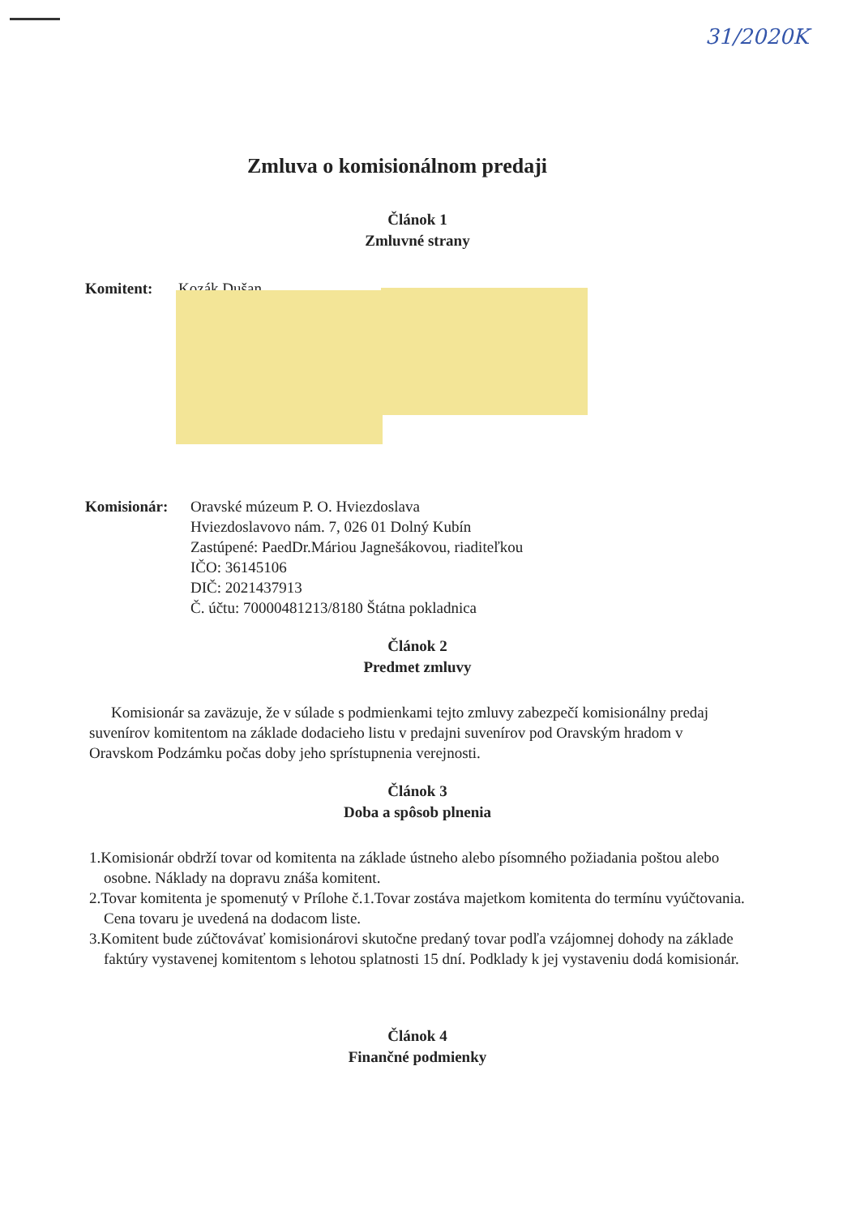31/2020K
Zmluva o komisionálnom predaji
Článok 1
Zmluvné strany
Komitent: Kozák Dušan
Komisionár: Oravské múzeum P. O. Hviezdoslava
Hviezdoslavovo nám. 7, 026 01 Dolný Kubín
Zastúpené: PaedDr.Máriou Jagnešákovou, riaditeľkou
IČO: 36145106
DIČ: 2021437913
Č. účtu: 70000481213/8180 Štátna pokladnica
Článok 2
Predmet zmluvy
Komisionár sa zaväzuje, že v súlade s podmienkami tejto zmluvy zabezpečí komisionálny predaj suvenírov komitentom na základe dodacieho listu v predajni suvenírov pod Oravským hradom v Oravskom Podzámku počas doby jeho sprístupnenia verejnosti.
Článok 3
Doba a spôsob plnenia
1.Komisionár obdrží tovar od komitenta na základe ústneho alebo písomného požiadania poštou alebo osobne. Náklady na dopravu znáša komitent.
2.Tovar komitenta je spomenutý v Prílohe č.1.Tovar zostáva majetkom komitenta do termínu vyúčtovania. Cena tovaru je uvedená na dodacom liste.
3.Komitent bude zúčtovávať komisionárovi skutočne predaný tovar podľa vzájomnej dohody na základe faktúry vystavenej komitentom s lehotou splatnosti 15 dní. Podklady k jej vystaveniu dodá komisionár.
Článok 4
Finančné podmienky